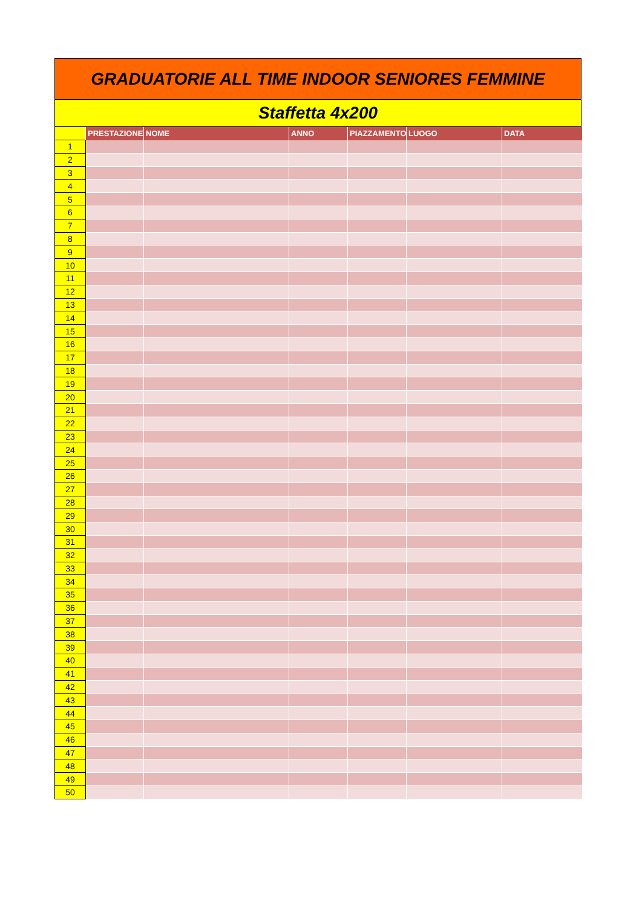GRADUATORIE ALL TIME INDOOR SENIORES FEMMINE
Staffetta 4x200
| | PRESTAZIONE | NOME | ANNO | PIAZZAMENTO | LUOGO | DATA |
| --- | --- | --- | --- | --- | --- | --- |
| 1 | | | | | | |
| 2 | | | | | | |
| 3 | | | | | | |
| 4 | | | | | | |
| 5 | | | | | | |
| 6 | | | | | | |
| 7 | | | | | | |
| 8 | | | | | | |
| 9 | | | | | | |
| 10 | | | | | | |
| 11 | | | | | | |
| 12 | | | | | | |
| 13 | | | | | | |
| 14 | | | | | | |
| 15 | | | | | | |
| 16 | | | | | | |
| 17 | | | | | | |
| 18 | | | | | | |
| 19 | | | | | | |
| 20 | | | | | | |
| 21 | | | | | | |
| 22 | | | | | | |
| 23 | | | | | | |
| 24 | | | | | | |
| 25 | | | | | | |
| 26 | | | | | | |
| 27 | | | | | | |
| 28 | | | | | | |
| 29 | | | | | | |
| 30 | | | | | | |
| 31 | | | | | | |
| 32 | | | | | | |
| 33 | | | | | | |
| 34 | | | | | | |
| 35 | | | | | | |
| 36 | | | | | | |
| 37 | | | | | | |
| 38 | | | | | | |
| 39 | | | | | | |
| 40 | | | | | | |
| 41 | | | | | | |
| 42 | | | | | | |
| 43 | | | | | | |
| 44 | | | | | | |
| 45 | | | | | | |
| 46 | | | | | | |
| 47 | | | | | | |
| 48 | | | | | | |
| 49 | | | | | | |
| 50 | | | | | | |